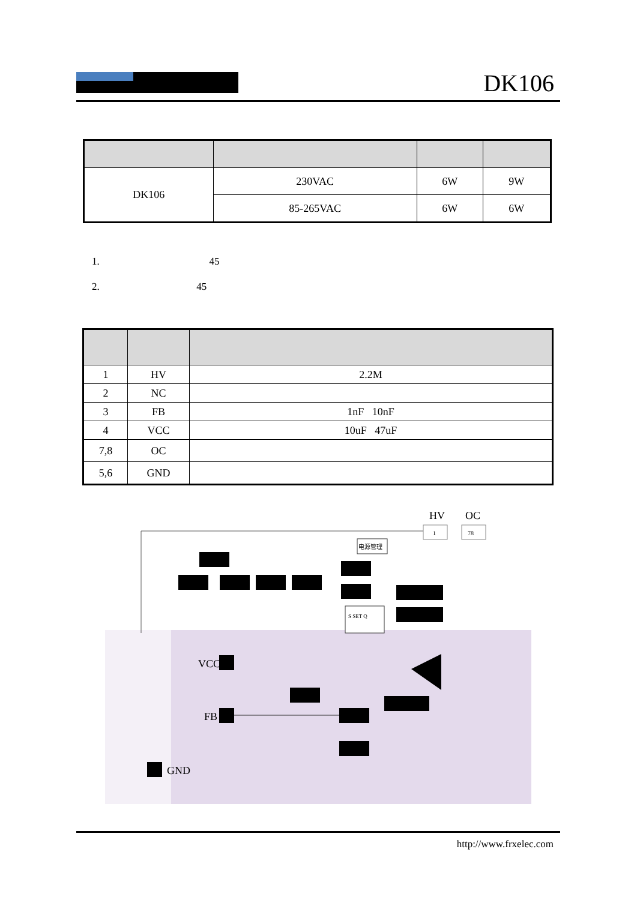DK106
| DK106 | 230VAC | 6W | 9W |
| | 85-265VAC | 6W | 6W |
1. 45
2. 45
| 1 | HV | 2.2M |
| 2 | NC | |
| 3 | FB | 1nF 10nF |
| 4 | VCC | 10uF 47uF |
| 7,8 | OC | |
| 5,6 | GND | |
HV
OC
1
78
电源管理
S SET Q
VCC
FB
GND
http://www.frxelec.com